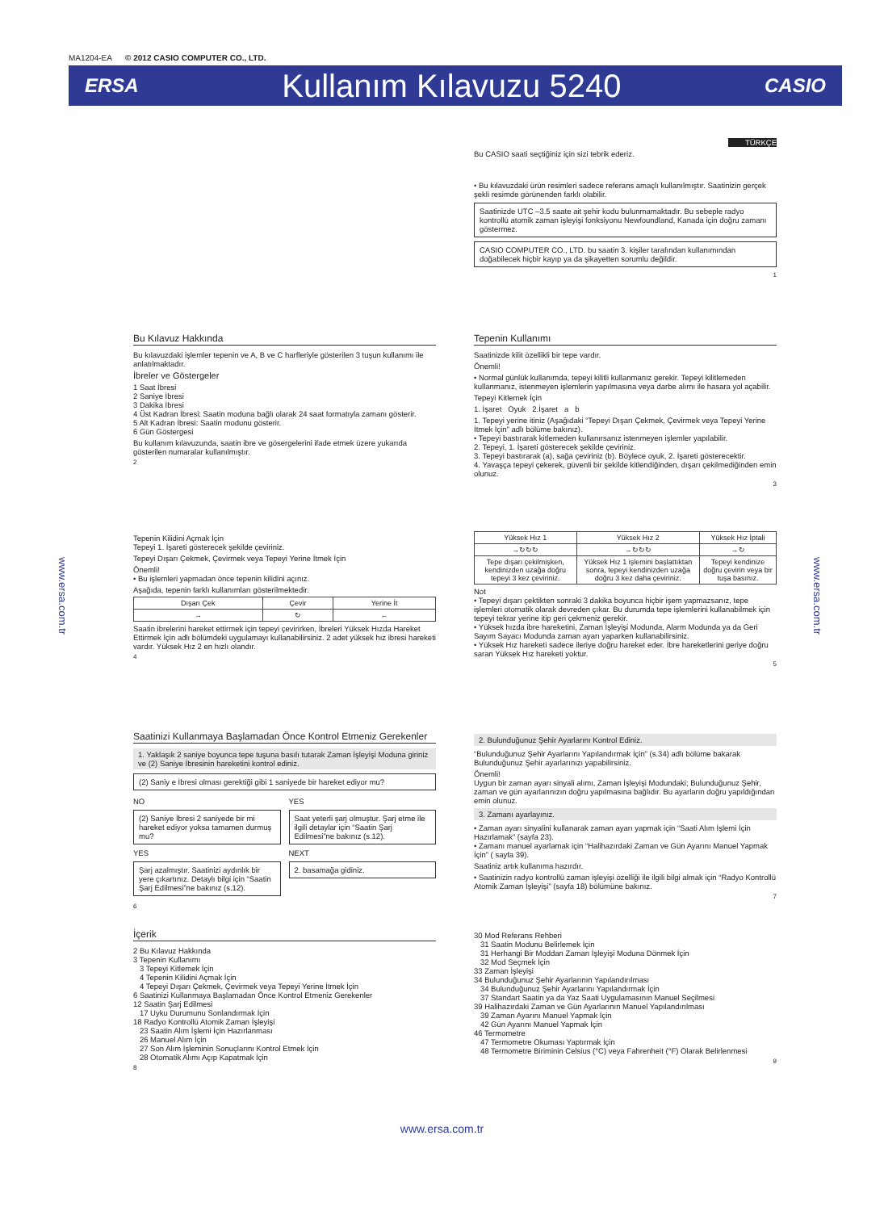MA1204-EA © 2012 CASIO COMPUTER CO., LTD.
ERSA Kullanım Kılavuzu 5240 CASIO
TÜRKÇE
Bu CASIO saati seçtiğiniz için sizi tebrik ederiz.
• Bu kılavuzdaki ürün resimleri sadece referans amaçlı kullanılmıştır. Saatinizin gerçek şekli resimde görünenden farklı olabilir.
Saatinizde UTC –3.5 saate ait şehir kodu bulunmamaktadır. Bu sebeple radyo kontrollü atomik zaman işleyişi fonksiyonu Newfoundland, Kanada için doğru zamanı göstermez.
CASIO COMPUTER CO., LTD. bu saatin 3. kişiler tarafından kullanımından doğabilecek hiçbir kayıp ya da şikayetten sorumlu değildir.
1
Bu Kılavuz Hakkında
Bu kılavuzdaki işlemler tepenin ve A, B ve C harfleriyle gösterilen 3 tuşun kullanımı ile anlatılmaktadır.
İbreler ve Göstergeler
1 Saat İbresi
2 Saniye İbresi
3 Dakika İbresi
4 Üst Kadran İbresi: Saatin moduna bağlı olarak 24 saat formatıyla zamanı gösterir.
5 Alt Kadran İbresi: Saatin modunu gösterir.
6 Gün Göstergesi
Bu kullanım kılavuzunda, saatin ibre ve gösergelerini ifade etmek üzere yukarıda gösterilen numaralar kullanılmıştır.
2
Tepenin Kullanımı
Saatinizde kilit özellikli bir tepe vardır.
Önemli!
• Normal günlük kullanımda, tepeyi kilitli kullanmanız gerekir. Tepeyi kilitlemeden kullanmanız, istenmeyen işlemlerin yapılmasına veya darbe alımı ile hasara yol açabilir.
Tepeyi Kitlemek İçin
1. İşaret Oyuk 2.İşaret a b
1. Tepeyi yerine itiniz (Aşağıdaki “Tepeyi Dışarı Çekmek, Çevirmek veya Tepeyi Yerine İtmek İçin” adlı bölüme bakınız).
• Tepeyi bastırarak kitlemeden kullanırsanız istenmeyen işlemler yapılabilir.
2. Tepeyi, 1. İşareti gösterecek şekilde çeviriniz.
3. Tepeyi bastırarak (a), sağa çeviriniz (b). Böylece oyuk, 2. İşareti gösterecektir.
4. Yavaşça tepeyi çekerek, güvenli bir şekilde kitlendiğinden, dışarı çekilmediğinden emin olunuz.
3
Tepenin Kilidini Açmak İçin
Tepeyi 1. İşareti gösterecek şekilde çeviriniz.
Tepeyi Dışarı Çekmek, Çevirmek veya Tepeyi Yerine İtmek İçin
Önemli!
• Bu işlemleri yapmadan önce tepenin kilidini açınız.
Aşağıda, tepenin farklı kullanımları gösterilmektedir.
| Dışarı Çek | Çevir | Yerine İt |
| --- | --- | --- |
| → | ↻ | ← |
Saatin ibrelerini hareket ettirmek için tepeyi çevirirken, İbreleri Yüksek Hızda Hareket Ettirmek İçin adlı bölümdeki uygulamayı kullanabilirsiniz. 2 adet yüksek hız ibresi hareketi vardır. Yüksek Hız 2 en hızlı olandır.
4
| Yüksek Hız 1 | Yüksek Hız 2 | Yüksek Hız İptali |
| --- | --- | --- |
| →↻↻↻ | →↻↻↻ | →↻ |
| Tepe dışarı çekilmişken, kendinizden uzağa doğru tepeyi 3 kez çeviriniz. | Yüksek Hız 1 işlemini başlattıktan sonra, tepeyi kendinizden uzağa doğru 3 kez daha çeviriniz. | Tepeyi kendinize doğru çevirin veya bir tuşa basınız. |
Not
• Tepeyi dışarı çektikten sonraki 3 dakika boyunca hiçbir işem yapmazsanız, tepe işlemleri otomatik olarak devreden çıkar. Bu durumda tepe işlemlerini kullanabilmek için tepeyi tekrar yerine itip geri çekmeniz gerekir.
• Yüksek hızda ibre hareketini, Zaman İşleyişi Modunda, Alarm Modunda ya da Geri Sayım Sayacı Modunda zaman ayarı yaparken kullanabilirsiniz.
• Yüksek Hız hareketi sadece ileriye doğru hareket eder. İbre hareketlerini geriye doğru saran Yüksek Hız hareketi yoktur.
5
Saatinizi Kullanmaya Başlamadan Önce Kontrol Etmeniz Gerekenler
1. Yaklaşık 2 saniye boyunca tepe tuşuna basılı tutarak Zaman İşleyişi Moduna giriniz ve (2) Saniye İbresinin hareketini kontrol ediniz.
(2) Saniy e İbresi olması gerektiği gibi 1 saniyede bir hareket ediyor mu?
NO
(2) Saniye İbresi 2 saniyede bir mi hareket ediyor yoksa tamamen durmuş mu?
YES
Şarj azalmıştır. Saatinizi aydınlık bir yere çıkartınız. Detaylı bilgi için “Saatin Şarj Edilmesi”ne bakınız (s.12).
YES
Saat yeterli şarj olmuştur. Şarj etme ile ilgili detaylar için “Saatin Şarj Edilmesi”ne bakınız (s.12).
NEXT
2. basamağa gidiniz.
6
2. Bulunduğunuz Şehir Ayarlarını Kontrol Ediniz.
“Bulunduğunuz Şehir Ayarlarını Yapılandırmak İçin” (s.34) adlı bölüme bakarak Bulunduğunuz Şehir ayarlarınızı yapabilirsiniz.
Önemli!
Uygun bir zaman ayarı sinyali alımı, Zaman İşleyişi Modundaki; Bulunduğunuz Şehir, zaman ve gün ayarlarınızın doğru yapılmasına bağlıdır. Bu ayarların doğru yapıldığından emin olunuz.
3. Zamanı ayarlayınız.
• Zaman ayarı sinyalini kullanarak zaman ayarı yapmak için “Saati Alım İşlemi İçin Hazırlamak” (sayfa 23).
• Zamanı manuel ayarlamak için “Halihazırdaki Zaman ve Gün Ayarını Manuel Yapmak İçin” ( sayfa 39).
Saatiniz artık kullanıma hazırdır.
• Saatinizin radyo kontrollü zaman işleyişi özelliği ile ilgili bilgi almak için “Radyo Kontrollü Atomik Zaman İşleyişi” (sayfa 18) bölümüne bakınız.
7
İçerik
2 Bu Kılavuz Hakkında
3 Tepenin Kullanımı
3 Tepeyi Kitlemek İçin
4 Tepenin Kilidini Açmak İçin
4 Tepeyi Dışarı Çekmek, Çevirmek veya Tepeyi Yerine İtmek İçin
6 Saatinizi Kullanmaya Başlamadan Önce Kontrol Etmeniz Gerekenler
12 Saatin Şarj Edilmesi
17 Uyku Durumunu Sonlandırmak İçin
18 Radyo Kontrollü Atomik Zaman İşleyişi
23 Saatin Alım İşlemi İçin Hazırlanması
26 Manuel Alım İçin
27 Son Alım İşleminin Sonuçlarını Kontrol Etmek İçin
28 Otomatik Alımı Açıp Kapatmak İçin
8
30 Mod Referans Rehberi
31 Saatin Modunu Belirlemek İçin
31 Herhangi Bir Moddan Zaman İşleyişi Moduna Dönmek İçin
32 Mod Seçmek İçin
33 Zaman İşleyişi
34 Bulunduğunuz Şehir Ayarlarının Yapılandırılması
34 Bulunduğunuz Şehir Ayarlarını Yapılandırmak İçin
37 Standart Saatin ya da Yaz Saati Uygulamasının Manuel Seçilmesi
39 Halihazırdaki Zaman ve Gün Ayarlarının Manuel Yapılandırılması
39 Zaman Ayarını Manuel Yapmak İçin
42 Gün Ayarını Manuel Yapmak İçin
46 Termometre
47 Termometre Okuması Yaptırmak İçin
48 Termometre Biriminin Celsius (°C) veya Fahrenheit (°F) Olarak Belirlenmesi
9
www.ersa.com.tr
www.ersa.com.tr
www.ersa.com.tr